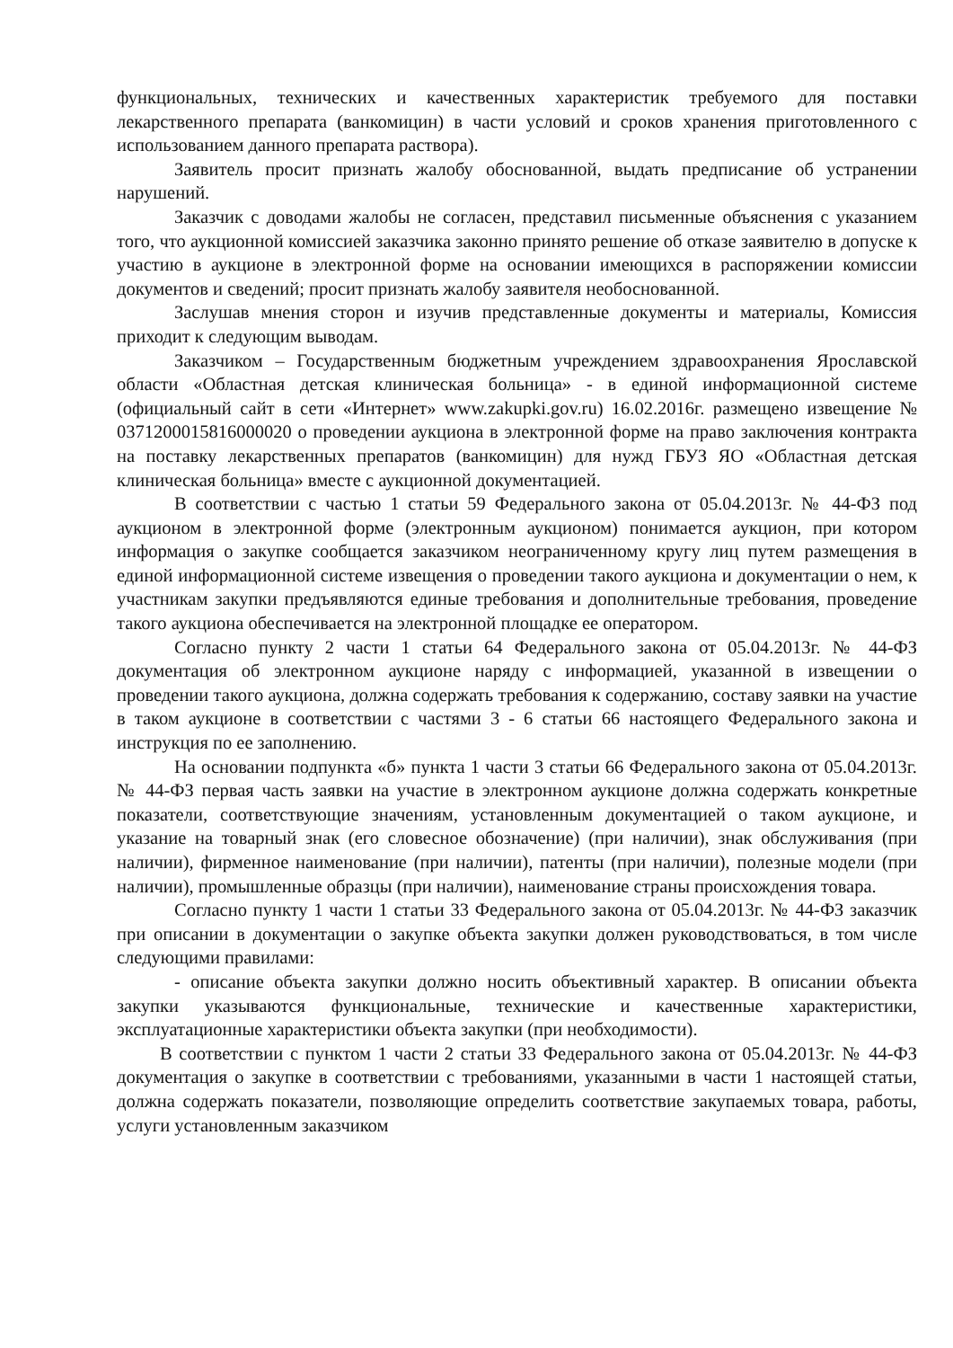функциональных, технических и качественных характеристик требуемого для поставки лекарственного препарата (ванкомицин) в части условий и сроков хранения приготовленного с использованием данного препарата раствора).
Заявитель просит признать жалобу обоснованной, выдать предписание об устранении нарушений.
Заказчик с доводами жалобы не согласен, представил письменные объяснения с указанием того, что аукционной комиссией заказчика законно принято решение об отказе заявителю в допуске к участию в аукционе в электронной форме на основании имеющихся в распоряжении комиссии документов и сведений; просит признать жалобу заявителя необоснованной.
Заслушав мнения сторон и изучив представленные документы и материалы, Комиссия приходит к следующим выводам.
Заказчиком – Государственным бюджетным учреждением здравоохранения Ярославской области «Областная детская клиническая больница» - в единой информационной системе (официальный сайт в сети «Интернет» www.zakupki.gov.ru) 16.02.2016г. размещено извещение № 0371200015816000020 о проведении аукциона в электронной форме на право заключения контракта на поставку лекарственных препаратов (ванкомицин) для нужд ГБУЗ ЯО «Областная детская клиническая больница» вместе с аукционной документацией.
В соответствии с частью 1 статьи 59 Федерального закона от 05.04.2013г. № 44-ФЗ под аукционом в электронной форме (электронным аукционом) понимается аукцион, при котором информация о закупке сообщается заказчиком неограниченному кругу лиц путем размещения в единой информационной системе извещения о проведении такого аукциона и документации о нем, к участникам закупки предъявляются единые требования и дополнительные требования, проведение такого аукциона обеспечивается на электронной площадке ее оператором.
Согласно пункту 2 части 1 статьи 64 Федерального закона от 05.04.2013г. № 44-ФЗ документация об электронном аукционе наряду с информацией, указанной в извещении о проведении такого аукциона, должна содержать требования к содержанию, составу заявки на участие в таком аукционе в соответствии с частями 3 - 6 статьи 66 настоящего Федерального закона и инструкция по ее заполнению.
На основании подпункта «б» пункта 1 части 3 статьи 66 Федерального закона от 05.04.2013г. № 44-ФЗ первая часть заявки на участие в электронном аукционе должна содержать конкретные показатели, соответствующие значениям, установленным документацией о таком аукционе, и указание на товарный знак (его словесное обозначение) (при наличии), знак обслуживания (при наличии), фирменное наименование (при наличии), патенты (при наличии), полезные модели (при наличии), промышленные образцы (при наличии), наименование страны происхождения товара.
Согласно пункту 1 части 1 статьи 33 Федерального закона от 05.04.2013г. № 44-ФЗ заказчик при описании в документации о закупке объекта закупки должен руководствоваться, в том числе следующими правилами:
- описание объекта закупки должно носить объективный характер. В описании объекта закупки указываются функциональные, технические и качественные характеристики, эксплуатационные характеристики объекта закупки (при необходимости).
В соответствии с пунктом 1 части 2 статьи 33 Федерального закона от 05.04.2013г. № 44-ФЗ документация о закупке в соответствии с требованиями, указанными в части 1 настоящей статьи, должна содержать показатели, позволяющие определить соответствие закупаемых товара, работы, услуги установленным заказчиком